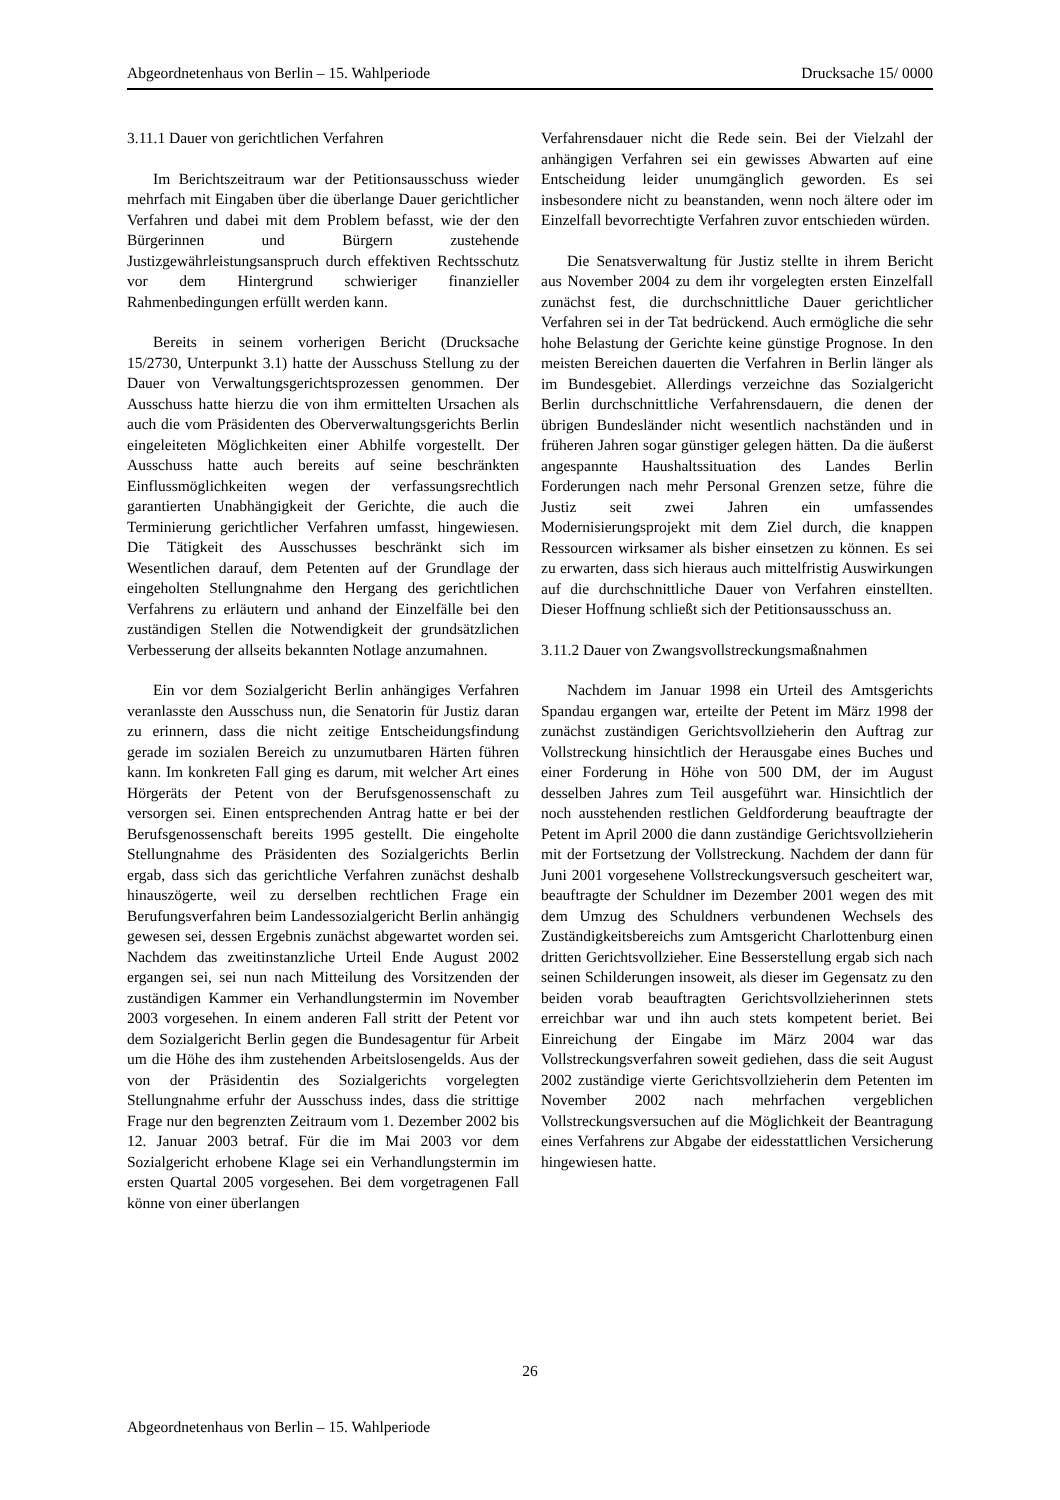Abgeordnetenhaus von Berlin – 15. Wahlperiode Drucksache 15/ 0000
3.11.1 Dauer von gerichtlichen Verfahren
Im Berichtszeitraum war der Petitionsausschuss wieder mehrfach mit Eingaben über die überlange Dauer gerichtlicher Verfahren und dabei mit dem Problem befasst, wie der den Bürgerinnen und Bürgern zustehende Justizgewährleistungsanspruch durch effektiven Rechtsschutz vor dem Hintergrund schwieriger finanzieller Rahmenbedingungen erfüllt werden kann.
Bereits in seinem vorherigen Bericht (Drucksache 15/2730, Unterpunkt 3.1) hatte der Ausschuss Stellung zu der Dauer von Verwaltungsgerichtsprozessen genommen. Der Ausschuss hatte hierzu die von ihm ermittelten Ursachen als auch die vom Präsidenten des Oberverwaltungsgerichts Berlin eingeleiteten Möglichkeiten einer Abhilfe vorgestellt. Der Ausschuss hatte auch bereits auf seine beschränkten Einflussmöglichkeiten wegen der verfassungsrechtlich garantierten Unabhängigkeit der Gerichte, die auch die Terminierung gerichtlicher Verfahren umfasst, hingewiesen. Die Tätigkeit des Ausschusses beschränkt sich im Wesentlichen darauf, dem Petenten auf der Grundlage der eingeholten Stellungnahme den Hergang des gerichtlichen Verfahrens zu erläutern und anhand der Einzelfälle bei den zuständigen Stellen die Notwendigkeit der grundsätzlichen Verbesserung der allseits bekannten Notlage anzumahnen.
Ein vor dem Sozialgericht Berlin anhängiges Verfahren veranlasste den Ausschuss nun, die Senatorin für Justiz daran zu erinnern, dass die nicht zeitige Entscheidungsfindung gerade im sozialen Bereich zu unzumutbaren Härten führen kann. Im konkreten Fall ging es darum, mit welcher Art eines Hörgeräts der Petent von der Berufsgenossenschaft zu versorgen sei. Einen entsprechenden Antrag hatte er bei der Berufsgenossenschaft bereits 1995 gestellt. Die eingeholte Stellungnahme des Präsidenten des Sozialgerichts Berlin ergab, dass sich das gerichtliche Verfahren zunächst deshalb hinauszögerte, weil zu derselben rechtlichen Frage ein Berufungsverfahren beim Landessozialgericht Berlin anhängig gewesen sei, dessen Ergebnis zunächst abgewartet worden sei. Nachdem das zweitinstanzliche Urteil Ende August 2002 ergangen sei, sei nun nach Mitteilung des Vorsitzenden der zuständigen Kammer ein Verhandlungstermin im November 2003 vorgesehen. In einem anderen Fall stritt der Petent vor dem Sozialgericht Berlin gegen die Bundesagentur für Arbeit um die Höhe des ihm zustehenden Arbeitslosengelds. Aus der von der Präsidentin des Sozialgerichts vorgelegten Stellungnahme erfuhr der Ausschuss indes, dass die strittige Frage nur den begrenzten Zeitraum vom 1. Dezember 2002 bis 12. Januar 2003 betraf. Für die im Mai 2003 vor dem Sozialgericht erhobene Klage sei ein Verhandlungstermin im ersten Quartal 2005 vorgesehen. Bei dem vorgetragenen Fall könne von einer überlangen
Verfahrensdauer nicht die Rede sein. Bei der Vielzahl der anhängigen Verfahren sei ein gewisses Abwarten auf eine Entscheidung leider unumgänglich geworden. Es sei insbesondere nicht zu beanstanden, wenn noch ältere oder im Einzelfall bevorrechtigte Verfahren zuvor entschieden würden.
Die Senatsverwaltung für Justiz stellte in ihrem Bericht aus November 2004 zu dem ihr vorgelegten ersten Einzelfall zunächst fest, die durchschnittliche Dauer gerichtlicher Verfahren sei in der Tat bedrückend. Auch ermögliche die sehr hohe Belastung der Gerichte keine günstige Prognose. In den meisten Bereichen dauerten die Verfahren in Berlin länger als im Bundesgebiet. Allerdings verzeichne das Sozialgericht Berlin durchschnittliche Verfahrensdauern, die denen der übrigen Bundesländer nicht wesentlich nachständen und in früheren Jahren sogar günstiger gelegen hätten. Da die äußerst angespannte Haushaltssituation des Landes Berlin Forderungen nach mehr Personal Grenzen setze, führe die Justiz seit zwei Jahren ein umfassendes Modernisierungsprojekt mit dem Ziel durch, die knappen Ressourcen wirksamer als bisher einsetzen zu können. Es sei zu erwarten, dass sich hieraus auch mittelfristig Auswirkungen auf die durchschnittliche Dauer von Verfahren einstellten. Dieser Hoffnung schließt sich der Petitionsausschuss an.
3.11.2 Dauer von Zwangsvollstreckungsmaßnahmen
Nachdem im Januar 1998 ein Urteil des Amtsgerichts Spandau ergangen war, erteilte der Petent im März 1998 der zunächst zuständigen Gerichtsvollzieherin den Auftrag zur Vollstreckung hinsichtlich der Herausgabe eines Buches und einer Forderung in Höhe von 500 DM, der im August desselben Jahres zum Teil ausgeführt war. Hinsichtlich der noch ausstehenden restlichen Geldforderung beauftragte der Petent im April 2000 die dann zuständige Gerichtsvollzieherin mit der Fortsetzung der Vollstreckung. Nachdem der dann für Juni 2001 vorgesehene Vollstreckungsversuch gescheitert war, beauftragte der Schuldner im Dezember 2001 wegen des mit dem Umzug des Schuldners verbundenen Wechsels des Zuständigkeitsbereichs zum Amtsgericht Charlottenburg einen dritten Gerichtsvollzieher. Eine Besserstellung ergab sich nach seinen Schilderungen insoweit, als dieser im Gegensatz zu den beiden vorab beauftragten Gerichtsvollzieherinnen stets erreichbar war und ihn auch stets kompetent beriet. Bei Einreichung der Eingabe im März 2004 war das Vollstreckungsverfahren soweit gediehen, dass die seit August 2002 zuständige vierte Gerichtsvollzieherin dem Petenten im November 2002 nach mehrfachen vergeblichen Vollstreckungsversuchen auf die Möglichkeit der Beantragung eines Verfahrens zur Abgabe der eidesstattlichen Versicherung hingewiesen hatte.
26
Abgeordnetenhaus von Berlin – 15. Wahlperiode